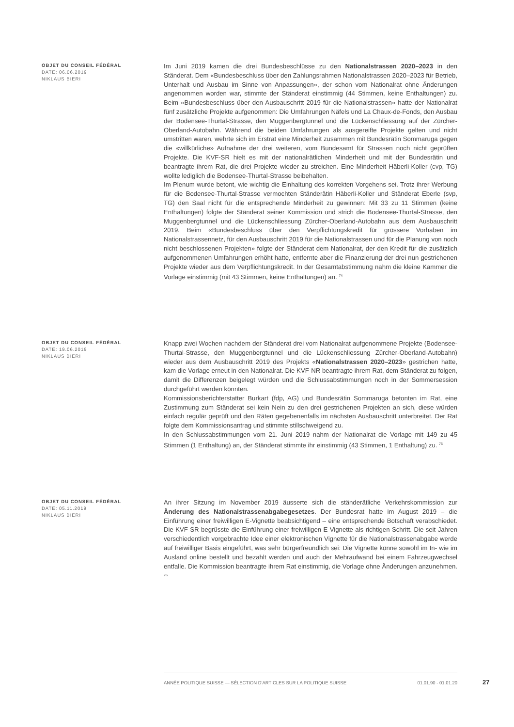OBJET DU CONSEIL FÉDÉRAL
DATE: 06.06.2019
NIKLAUS BIERI
Im Juni 2019 kamen die drei Bundesbeschlüsse zu den Nationalstrassen 2020–2023 in den Ständerat. Dem «Bundesbeschluss über den Zahlungsrahmen Nationalstrassen 2020–2023 für Betrieb, Unterhalt und Ausbau im Sinne von Anpassungen», der schon vom Nationalrat ohne Änderungen angenommen worden war, stimmte der Ständerat einstimmig (44 Stimmen, keine Enthaltungen) zu. Beim «Bundesbeschluss über den Ausbauschritt 2019 für die Nationalstrassen» hatte der Nationalrat fünf zusätzliche Projekte aufgenommen: Die Umfahrungen Näfels und La Chaux-de-Fonds, den Ausbau der Bodensee-Thurtal-Strasse, den Muggenbergtunnel und die Lückenschliessung auf der Zürcher-Oberland-Autobahn. Während die beiden Umfahrungen als ausgereifte Projekte gelten und nicht umstritten waren, wehrte sich im Erstrat eine Minderheit zusammen mit Bundesrätin Sommaruga gegen die «willkürliche» Aufnahme der drei weiteren, vom Bundesamt für Strassen noch nicht geprüften Projekte. Die KVF-SR hielt es mit der nationalrätlichen Minderheit und mit der Bundesrätin und beantragte ihrem Rat, die drei Projekte wieder zu streichen. Eine Minderheit Häberli-Koller (cvp, TG) wollte lediglich die Bodensee-Thurtal-Strasse beibehalten.
Im Plenum wurde betont, wie wichtig die Einhaltung des korrekten Vorgehens sei. Trotz ihrer Werbung für die Bodensee-Thurtal-Strasse vermochten Ständerätin Häberli-Koller und Ständerat Eberle (svp, TG) den Saal nicht für die entsprechende Minderheit zu gewinnen: Mit 33 zu 11 Stimmen (keine Enthaltungen) folgte der Ständerat seiner Kommission und strich die Bodensee-Thurtal-Strasse, den Muggenbergtunnel und die Lückenschliessung Zürcher-Oberland-Autobahn aus dem Ausbauschritt 2019. Beim «Bundesbeschluss über den Verpflichtungskredit für grössere Vorhaben im Nationalstrassennetz, für den Ausbauschritt 2019 für die Nationalstrassen und für die Planung von noch nicht beschlossenen Projekten» folgte der Ständerat dem Nationalrat, der den Kredit für die zusätzlich aufgenommenen Umfahrungen erhöht hatte, entfernte aber die Finanzierung der drei nun gestrichenen Projekte wieder aus dem Verpflichtungskredit. In der Gesamtabstimmung nahm die kleine Kammer die Vorlage einstimmig (mit 43 Stimmen, keine Enthaltungen) an. <sup>74</sup>
OBJET DU CONSEIL FÉDÉRAL
DATE: 19.06.2019
NIKLAUS BIERI
Knapp zwei Wochen nachdem der Ständerat drei vom Nationalrat aufgenommene Projekte (Bodensee-Thurtal-Strasse, den Muggenbergtunnel und die Lückenschliessung Zürcher-Oberland-Autobahn) wieder aus dem Ausbauschritt 2019 des Projekts «Nationalstrassen 2020–2023» gestrichen hatte, kam die Vorlage erneut in den Nationalrat. Die KVF-NR beantragte ihrem Rat, dem Ständerat zu folgen, damit die Differenzen beigelegt würden und die Schlussabstimmungen noch in der Sommersession durchgeführt werden könnten.
Kommissionsberichterstatter Burkart (fdp, AG) und Bundesrätin Sommaruga betonten im Rat, eine Zustimmung zum Ständerat sei kein Nein zu den drei gestrichenen Projekten an sich, diese würden einfach regulär geprüft und den Räten gegebenenfalls im nächsten Ausbauschritt unterbreitet. Der Rat folgte dem Kommissionsantrag und stimmte stillschweigend zu.
In den Schlussabstimmungen vom 21. Juni 2019 nahm der Nationalrat die Vorlage mit 149 zu 45 Stimmen (1 Enthaltung) an, der Ständerat stimmte ihr einstimmig (43 Stimmen, 1 Enthaltung) zu. <sup>75</sup>
OBJET DU CONSEIL FÉDÉRAL
DATE: 05.11.2019
NIKLAUS BIERI
An ihrer Sitzung im November 2019 äusserte sich die ständerätliche Verkehrskommission zur Änderung des Nationalstrassenabgabegesetzes. Der Bundesrat hatte im August 2019 – die Einführung einer freiwilligen E-Vignette beabsichtigend – eine entsprechende Botschaft verabschiedet. Die KVF-SR begrüsste die Einführung einer freiwilligen E-Vignette als richtigen Schritt. Die seit Jahren verschiedentlich vorgebrachte Idee einer elektronischen Vignette für die Nationalstrassenabgabe werde auf freiwilliger Basis eingeführt, was sehr bürgerfreundlich sei: Die Vignette könne sowohl im In- wie im Ausland online bestellt und bezahlt werden und auch der Mehraufwand bei einem Fahrzeugwechsel entfalle. Die Kommission beantragte ihrem Rat einstimmig, die Vorlage ohne Änderungen anzunehmen. <sup>76</sup>
ANNÉE POLITIQUE SUISSE — SÉLECTION D'ARTICLES SUR LA POLITIQUE SUISSE 01.01.90 - 01.01.20
27